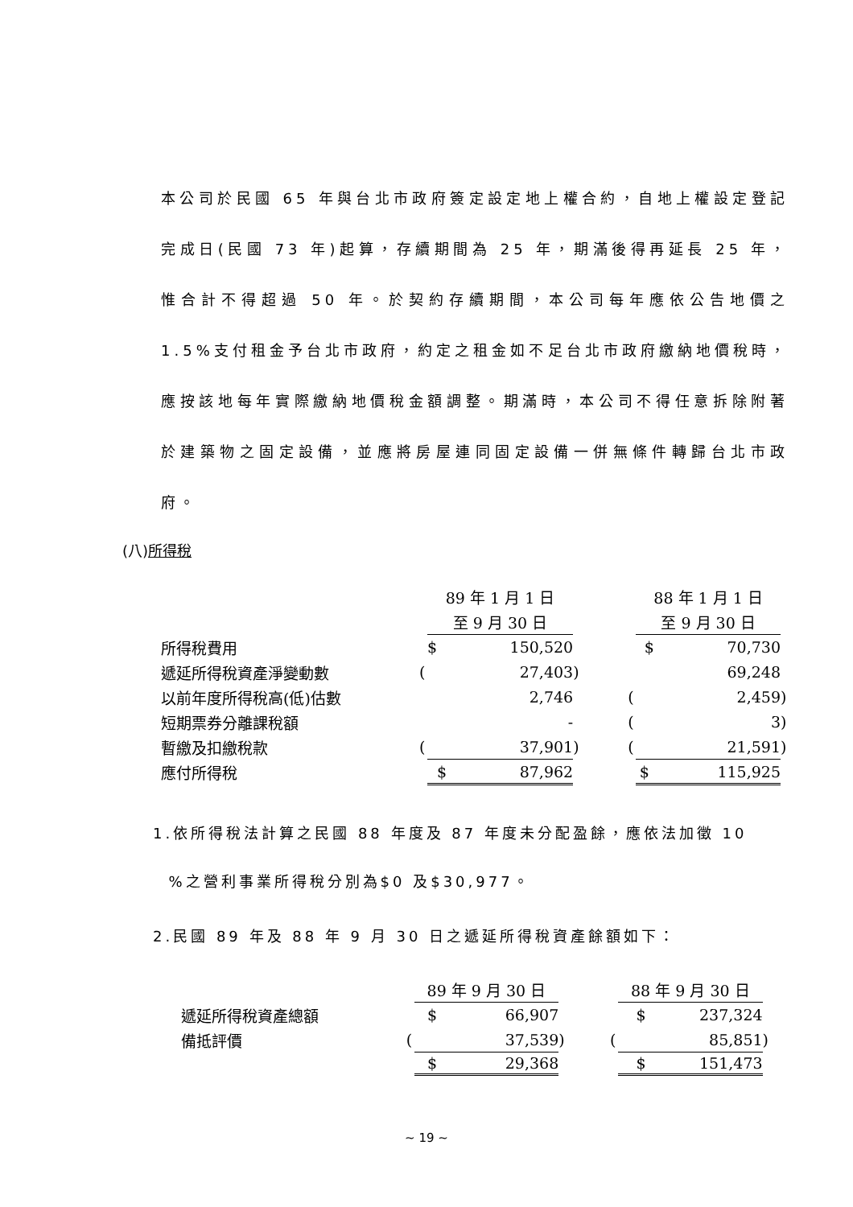本公司於民國 65 年與台北市政府簽定設定地上權合約，自地上權設定登記完成日(民國 73 年)起算，存續期間為 25 年，期滿後得再延長 25 年，惟合計不得超過 50 年。於契約存續期間，本公司每年應依公告地價之1.5%支付租金予台北市政府，約定之租金如不足台北市政府繳納地價稅時，應按該地每年實際繳納地價稅金額調整。期滿時，本公司不得任意拆除附著於建築物之固定設備，並應將房屋連同固定設備一併無條件轉歸台北市政府。
(八)所得稅
| | 89 年 1 月 1 日 | | | | 88 年 1 月 1 日 | | |
| | | 至 9 月 30 日 | | | | 至 9 月 30 日 | |
| 所得稅費用 | | $ 150,520 | | | | $ 70,730 | |
| 遞延所得稅資產淨變動數 | ( | 27,403 | ) | | | 69,248 | |
| 以前年度所得稅高(低)估數 | | 2,746 | | | ( | 2,459 | ) |
| 短期票券分離課稅額 | | - | | | ( | 3 | ) |
| 暫繳及扣繳稅款 | ( | 37,901 | ) | | ( | 21,591 | ) |
| 應付所得稅 | | $ 87,962 | | | | $ 115,925 | |
1.依所得稅法計算之民國 88 年度及 87 年度未分配盈餘，應依法加徵 10
%之營利事業所得稅分別為$0 及$30,977。
2.民國 89 年及 88 年 9 月 30 日之遞延所得稅資產餘額如下：
| | | 89 年 9 月 30 日 | | | | 88 年 9 月 30 日 | |
| 遞延所得稅資產總額 | | $ 66,907 | | | | $ 237,324 | |
| 備抵評價 | ( | 37,539 | ) | | ( | 85,851 | ) |
| | | $ 29,368 | | | | $ 151,473 | |
~ 19 ~